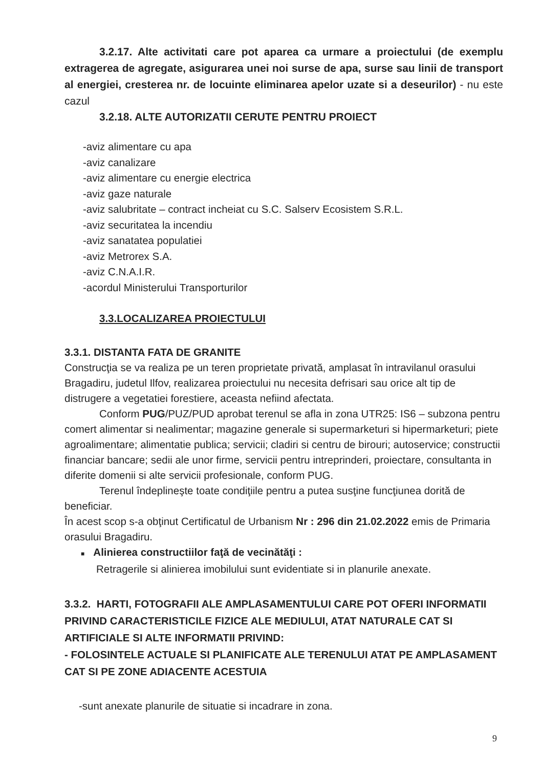3.2.17. Alte activitati care pot aparea ca urmare a proiectului (de exemplu extragerea de agregate, asigurarea unei noi surse de apa, surse sau linii de transport al energiei, cresterea nr. de locuinte eliminarea apelor uzate si a deseurilor) - nu este cazul
3.2.18. ALTE AUTORIZATII CERUTE PENTRU PROIECT
-aviz alimentare cu apa
-aviz canalizare
-aviz alimentare cu energie electrica
-aviz gaze naturale
-aviz salubritate – contract incheiat cu S.C. Salserv Ecosistem S.R.L.
-aviz securitatea la incendiu
-aviz sanatatea populatiei
-aviz Metrorex S.A.
-aviz C.N.A.I.R.
-acordul Ministerului Transporturilor
3.3.LOCALIZAREA PROIECTULUI
3.3.1. DISTANTA FATA DE GRANITE
Construcţia se va realiza pe un teren proprietate privată, amplasat în intravilanul orasului Bragadiru, judetul Ilfov, realizarea proiectului nu necesita defrisari sau orice alt tip de distrugere a vegetatiei forestiere, aceasta nefiind afectata.
Conform PUG/PUZ/PUD aprobat terenul se afla in zona UTR25: IS6 – subzona pentru comert alimentar si nealimentar; magazine generale si supermarketuri si hipermarketuri; piete agroalimentare; alimentatie publica; servicii; cladiri si centru de birouri; autoservice; constructii financiar bancare; sedii ale unor firme, servicii pentru intreprinderi, proiectare, consultanta in diferite domenii si alte servicii profesionale, conform PUG.
Terenul îndeplineşte toate condiţiile pentru a putea susţine funcţiunea dorită de beneficiar.
În acest scop s-a obţinut Certificatul de Urbanism Nr : 296 din 21.02.2022 emis de Primaria orasului Bragadiru.
■ Alinierea constructiilor faţă de vecinătăţi :
Retragerile si alinierea imobilului sunt evidentiate si in planurile anexate.
3.3.2. HARTI, FOTOGRAFII ALE AMPLASAMENTULUI CARE POT OFERI INFORMATII PRIVIND CARACTERISTICILE FIZICE ALE MEDIULUI, ATAT NATURALE CAT SI ARTIFICIALE SI ALTE INFORMATII PRIVIND:
- FOLOSINTELE ACTUALE SI PLANIFICATE ALE TERENULUI ATAT PE AMPLASAMENT CAT SI PE ZONE ADIACENTE ACESTUIA
-sunt anexate planurile de situatie si incadrare in zona.
9